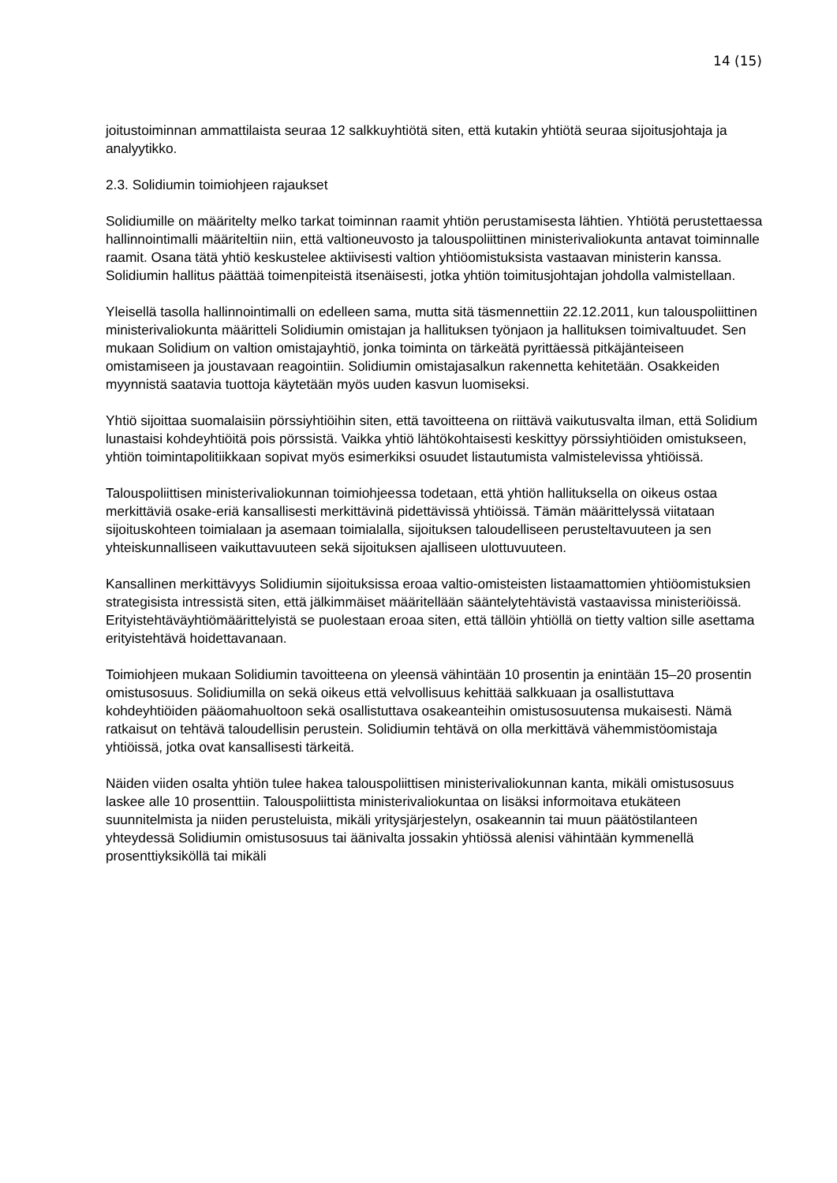14 (15)
joitustoiminnan ammattilaista seuraa 12 salkkuyhtiötä siten, että kutakin yhtiötä seuraa sijoitusjohtaja ja analyytikko.
2.3. Solidiumin toimiohjeen rajaukset
Solidiumille on määritelty melko tarkat toiminnan raamit yhtiön perustamisesta lähtien. Yhtiötä perustettaessa hallinnointimalli määriteltiin niin, että valtioneuvosto ja talouspoliittinen ministerivaliokunta antavat toiminnalle raamit. Osana tätä yhtiö keskustelee aktiivisesti valtion yhtiöomistuksista vastaavan ministerin kanssa. Solidiumin hallitus päättää toimenpiteistä itsenäisesti, jotka yhtiön toimitusjohtajan johdolla valmistellaan.
Yleisellä tasolla hallinnointimalli on edelleen sama, mutta sitä täsmennettiin 22.12.2011, kun talouspoliittinen ministerivaliokunta määritteli Solidiumin omistajan ja hallituksen työnjaon ja hallituksen toimivaltuudet. Sen mukaan Solidium on valtion omistajayhtiö, jonka toiminta on tärkeätä pyrittäessä pitkäjänteiseen omistamiseen ja joustavaan reagointiin. Solidiumin omistajasalkun rakennetta kehitetään. Osakkeiden myynnistä saatavia tuottoja käytetään myös uuden kasvun luomiseksi.
Yhtiö sijoittaa suomalaisiin pörssiyhtiöihin siten, että tavoitteena on riittävä vaikutusvalta ilman, että Solidium lunastaisi kohdeyhtiöitä pois pörssistä. Vaikka yhtiö lähtökohtaisesti keskittyy pörssiyhtiöiden omistukseen, yhtiön toimintapolitiikkaan sopivat myös esimerkiksi osuudet listautumista valmistelevissa yhtiöissä.
Talouspoliittisen ministerivaliokunnan toimiohjeessa todetaan, että yhtiön hallituksella on oikeus ostaa merkittäviä osake-eriä kansallisesti merkittävinä pidettävissä yhtiöissä. Tämän määrittelyssä viitataan sijoituskohteen toimialaan ja asemaan toimialalla, sijoituksen taloudelliseen perusteltavuuteen ja sen yhteiskunnalliseen vaikuttavuuteen sekä sijoituksen ajalliseen ulottuvuuteen.
Kansallinen merkittävyys Solidiumin sijoituksissa eroaa valtio-omisteisten listaamattomien yhtiöomistuksien strategisista intressistä siten, että jälkimmäiset määritellään sääntelytehtävistä vastaavissa ministeriöissä. Erityistehtäväyhtiömäärittelyistä se puolestaan eroaa siten, että tällöin yhtiöllä on tietty valtion sille asettama erityistehtävä hoidettavanaan.
Toimiohjeen mukaan Solidiumin tavoitteena on yleensä vähintään 10 prosentin ja enintään 15–20 prosentin omistusosuus. Solidiumilla on sekä oikeus että velvollisuus kehittää salkkuaan ja osallistuttava kohdeyhtiöiden pääomahuoltoon sekä osallistuttava osakeanteihin omistusosuutensa mukaisesti. Nämä ratkaisut on tehtävä taloudellisin perustein. Solidiumin tehtävä on olla merkittävä vähemmistöomistaja yhtiöissä, jotka ovat kansallisesti tärkeitä.
Näiden viiden osalta yhtiön tulee hakea talouspoliittisen ministerivaliokunnan kanta, mikäli omistusosuus laskee alle 10 prosenttiin. Talouspoliittista ministerivaliokuntaa on lisäksi informoitava etukäteen suunnitelmista ja niiden perusteluista, mikäli yritysjärjestelyn, osakeannin tai muun päätöstilanteen yhteydessä Solidiumin omistusosuus tai äänivalta jossakin yhtiössä alenisi vähintään kymmenellä prosenttiyksiköllä tai mikäli